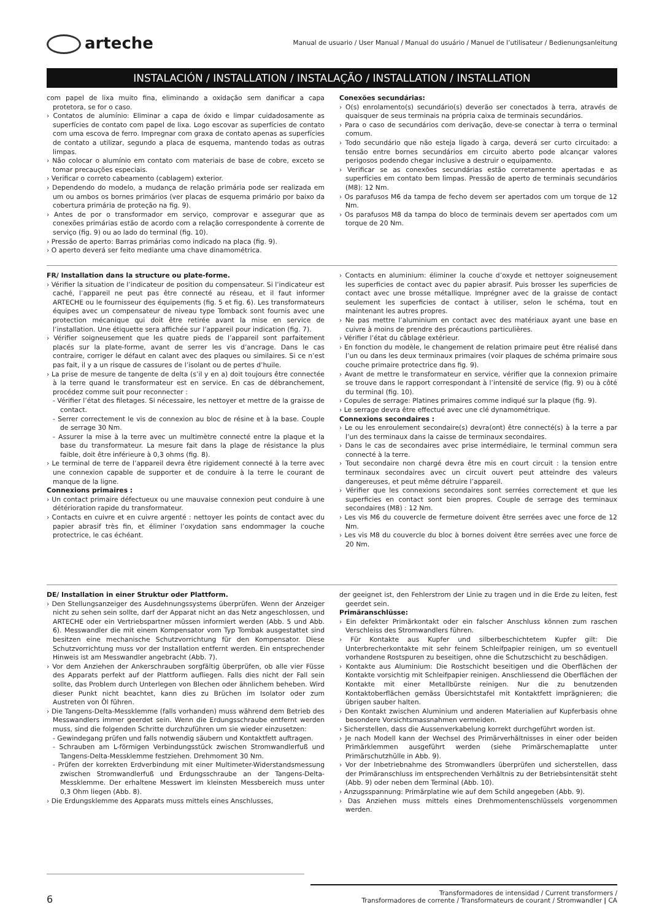arteche
Manual de usuario / User Manual / Manual do usuário / Manuel de l’utilisateur / Bedienungsanleitung
INSTALACIÓN / INSTALLATION / INSTALAÇÃO / INSTALLATION / INSTALLATION
com papel de lixa muito fina, eliminando a oxidação sem danificar a capa protetora, se for o caso.
› Contatos de alumínio: Eliminar a capa de óxido e limpar cuidadosamente as superfícies de contato com papel de lixa. Logo escovar as superfícies de contato com uma escova de ferro. Impregnar com graxa de contato apenas as superfícies de contato a utilizar, segundo a placa de esquema, mantendo todas as outras limpas.
› Não colocar o alumínio em contato com materiais de base de cobre, exceto se tomar precauções especiais.
› Verificar o correto cabeamento (cablagem) exterior.
› Dependendo do modelo, a mudança de relação primária pode ser realizada em um ou ambos os bornes primários (ver placas de esquema primário por baixo da cobertura primária de proteção na fig. 9).
› Antes de por o transformador em serviço, comprovar e assegurar que as conexões primárias estão de acordo com a relação correspondente à corrente de serviço (fig. 9) ou ao lado do terminal (fig. 10).
› Pressão de aperto: Barras primárias como indicado na placa (fig. 9).
› O aperto deverá ser feito mediante uma chave dinamométrica.
Conexões secundárias:
› O(s) enrolamento(s) secundário(s) deverão ser conectados à terra, através de quaisquer de seus terminais na própria caixa de terminais secundários.
› Para o caso de secundários com derivação, deve-se conectar à terra o terminal comum.
› Todo secundário que não esteja ligado à carga, deverá ser curto circuitado: a tensão entre bornes secundários em circuito aberto pode alcançar valores perigosos podendo chegar inclusive a destruir o equipamento.
› Verificar se as conexões secundárias estão corretamente apertadas e as superfícies em contato bem limpas. Pressão de aperto de terminais secundários (M8): 12 Nm.
› Os parafusos M6 da tampa de fecho devem ser apertados com um torque de 12 Nm.
› Os parafusos M8 da tampa do bloco de terminais devem ser apertados com um torque de 20 Nm.
FR/ Installation dans la structure ou plate-forme.
› Vérifier la situation de l’indicateur de position du compensateur. Si l’indicateur est caché, l’appareil ne peut pas être connecté au réseau, et il faut informer ARTECHE ou le fournisseur des équipements (fig. 5 et fig. 6). Les transformateurs équipes avec un compensateur de niveau type Tomback sont fournis avec une protection mécanique qui doit être retirée avant la mise en service de l’installation. Une étiquette sera affichée sur l’appareil pour indication (fig. 7).
› Vérifier soigneusement que les quatre pieds de l’appareil sont parfaitement placés sur la plate-forme, avant de serrer les vis d’ancrage. Dans le cas contraire, corriger le défaut en calant avec des plaques ou similaires. Si ce n’est pas fait, il y a un risque de cassures de l’isolant ou de pertes d’huile.
› La prise de mesure de tangente de delta (s’il y en a) doit toujours être connectée à la terre quand le transformateur est en service. En cas de débranchement, procédez comme suit pour reconnecter :
- Vérifier l’état des filetages. Si nécessaire, les nettoyer et mettre de la graisse de contact.
- Serrer correctement le vis de connexion au bloc de résine et à la base. Couple de serrage 30 Nm.
- Assurer la mise à la terre avec un multimètre connecté entre la plaque et la base du transformateur. La mesure fait dans la plage de résistance la plus faible, doit être inférieure à 0,3 ohms (fig. 8).
› Le terminal de terre de l’appareil devra être rigidement connecté à la terre avec une connexion capable de supporter et de conduire à la terre le courant de manque de la ligne.
Connexions primaires :
› Un contact primaire défectueux ou une mauvaise connexion peut conduire à une détérioration rapide du transformateur.
› Contacts en cuivre et en cuivre argenté : nettoyer les points de contact avec du papier abrasif très fin, et éliminer l’oxydation sans endommager la couche protectrice, le cas échéant.
› Contacts en aluminium: éliminer la couche d’oxyde et nettoyer soigneusement les superficies de contact avec du papier abrasif. Puis brosser les superficies de contact avec une brosse métallique. Imprégner avec de la graisse de contact seulement les superficies de contact à utiliser, selon le schéma, tout en maintenant les autres propres.
› Ne pas mettre l’aluminium en contact avec des matériaux ayant une base en cuivre à moins de prendre des précautions particulières.
› Vérifier l’état du câblage extérieur.
› En fonction du modèle, le changement de relation primaire peut être réalisé dans l’un ou dans les deux terminaux primaires (voir plaques de schéma primaire sous couche primaire protectrice dans fig. 9).
› Avant de mettre le transformateur en service, vérifier que la connexion primaire se trouve dans le rapport correspondant à l’intensité de service (fig. 9) ou à côté du terminal (fig. 10).
› Copules de serrage: Platines primaires comme indiqué sur la plaque (fig. 9).
› Le serrage devra être effectué avec une clé dynamométrique.
Connexions secondaires :
› Le ou les enroulement secondaire(s) devra(ont) être connecté(s) à la terre a par l’un des terminaux dans la caisse de terminaux secondaires.
› Dans le cas de secondaires avec prise intermédiaire, le terminal commun sera connecté à la terre.
› Tout secondaire non chargé devra être mis en court circuit : la tension entre terminaux secondaires avec un circuit ouvert peut atteindre des valeurs dangereuses, et peut même détruire l’appareil.
› Vérifier que les connexions secondaires sont serrées correctement et que les superficies en contact sont bien propres. Couple de serrage des terminaux secondaires (M8) : 12 Nm.
› Les vis M6 du couvercle de fermeture doivent être serrées avec une force de 12 Nm.
› Les vis M8 du couvercle du bloc à bornes doivent être serrées avec une force de 20 Nm.
DE/ Installation in einer Struktur oder Plattform.
› Den Stellungsanzeiger des Ausdehnungssystems überprüfen. Wenn der Anzeiger nicht zu sehen sein sollte, darf der Apparat nicht an das Netz angeschlossen, und ARTECHE oder ein Vertriebspartner müssen informiert werden (Abb. 5 und Abb. 6). Messwandler die mit einem Kompensator vom Typ Tombak ausgestattet sind besitzen eine mechanische Schutzvorrichtung für den Kompensator. Diese Schutzvorrichtung muss vor der Installation entfernt werden. Ein entsprechender Hinweis ist am Messwandler angebracht (Abb. 7).
› Vor dem Anziehen der Ankerschrauben sorgfältig überprüfen, ob alle vier Füsse des Apparats perfekt auf der Plattform aufliegen. Falls dies nicht der Fall sein sollte, das Problem durch Unterlegen von Blechen oder ähnlichem beheben. Wird dieser Punkt nicht beachtet, kann dies zu Brüchen im Isolator oder zum Austreten von Öl führen.
› Die Tangens-Delta-Messklemme (falls vorhanden) muss während dem Betrieb des Messwandlers immer geerdet sein. Wenn die Erdungsschraube entfernt werden muss, sind die folgenden Schritte durchzuführen um sie wieder einzusetzen:
- Gewindegang prüfen und falls notwendig säubern und Kontaktfett auftragen.
- Schrauben am L-förmigen Verbindungsstück zwischen Stromwandlerfuß und Tangens-Delta-Messklemme festziehen. Drehmoment 30 Nm.
- Prüfen der korrekten Erdverbindung mit einer Multimeter-Widerstandsmessung zwischen Stromwandlerfuß und Erdungsschraube an der Tangens-Delta-Messklemme. Der erhaltene Messwert im kleinsten Messbereich muss unter 0,3 Ohm liegen (Abb. 8).
› Die Erdungsklemme des Apparats muss mittels eines Anschlusses,
der geeignet ist, den Fehlerstrom der Linie zu tragen und in die Erde zu leiten, fest geerdet sein.
Primäranschlüsse:
› Ein defekter Primärkontakt oder ein falscher Anschluss können zum raschen Verschleiss des Stromwandlers führen.
› Für Kontakte aus Kupfer und silberbeschichtetem Kupfer gilt: Die Unterbrecherkontakte mit sehr feinem Schleifpapier reinigen, um so eventuell vorhandene Rostspuren zu beseitigen, ohne die Schutzschicht zu beschädigen.
› Kontakte aus Aluminium: Die Rostschicht beseitigen und die Oberflächen der Kontakte vorsichtig mit Schleifpapier reinigen. Anschliessend die Oberflächen der Kontakte mit einer Metallbürste reinigen. Nur die zu benutzenden Kontaktoberflächen gemäss Übersichtstafel mit Kontaktfett imprägnieren; die übrigen sauber halten.
› Den Kontakt zwischen Aluminium und anderen Materialien auf Kupferbasis ohne besondere Vorsichtsmassnahmen vermeiden.
› Sicherstellen, dass die Aussenverkabelung korrekt durchgeführt worden ist.
› Je nach Modell kann der Wechsel des Primärverhältnisses in einer oder beiden Primärklemmen ausgeführt werden (siehe Primärschemaplatte unter Primärschutzhülle in Abb. 9).
› Vor der Inbetriebnahme des Stromwandlers überprüfen und sicherstellen, dass der Primäranschluss im entsprechenden Verhältnis zu der Betriebsintensität steht (Abb. 9) oder neben dem Terminal (Abb. 10).
› Anzugsspannung: Primärplatine wie auf dem Schild angegeben (Abb. 9).
› Das Anziehen muss mittels eines Drehmomentenschlüssels vorgenommen werden.
6
Transformadores de intensidad / Current transformers /
Transformadores de corrente / Transformateurs de courant / Stromwandler | CA